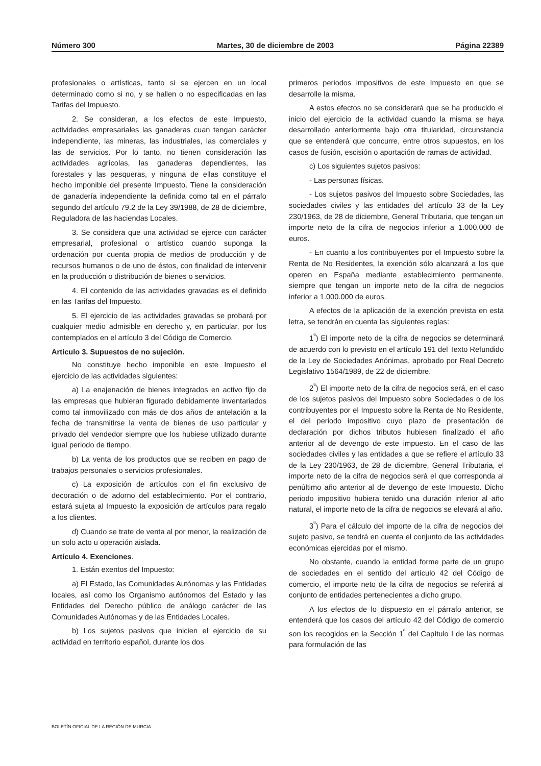Número 300 Martes, 30 de diciembre de 2003 Página 22389
profesionales o artísticas, tanto si se ejercen en un local determinado como si no, y se hallen o no especificadas en las Tarifas del Impuesto.
2. Se consideran, a los efectos de este Impuesto, actividades empresariales las ganaderas cuan tengan carácter independiente, las mineras, las industriales, las comerciales y las de servicios. Por lo tanto, no tienen consideración las actividades agrícolas, las ganaderas dependientes, las forestales y las pesqueras, y ninguna de ellas constituye el hecho imponible del presente Impuesto. Tiene la consideración de ganadería independiente la definida como tal en el párrafo segundo del artículo 79.2 de la Ley 39/1988, de 28 de diciembre, Reguladora de las haciendas Locales.
3. Se considera que una actividad se ejerce con carácter empresarial, profesional o artístico cuando suponga la ordenación por cuenta propia de medios de producción y de recursos humanos o de uno de éstos, con finalidad de intervenir en la producción o distribución de bienes o servicios.
4. El contenido de las actividades gravadas es el definido en las Tarifas del Impuesto.
5. El ejercicio de las actividades gravadas se probará por cualquier medio admisible en derecho y, en particular, por los contemplados en el artículo 3 del Código de Comercio.
Artículo 3. Supuestos de no sujeción.
No constituye hecho imponible en este Impuesto el ejercicio de las actividades siguientes:
a) La enajenación de bienes integrados en activo fijo de las empresas que hubieran figurado debidamente inventariados como tal inmovilizado con más de dos años de antelación a la fecha de transmitirse la venta de bienes de uso particular y privado del vendedor siempre que los hubiese utilizado durante igual periodo de tiempo.
b) La venta de los productos que se reciben en pago de trabajos personales o servicios profesionales.
c) La exposición de artículos con el fin exclusivo de decoración o de adorno del establecimiento. Por el contrario, estará sujeta al Impuesto la exposición de artículos para regalo a los clientes.
d) Cuando se trate de venta al por menor, la realización de un solo acto u operación aislada.
Artículo 4. Exenciones.
1. Están exentos del Impuesto:
a) El Estado, las Comunidades Autónomas y las Entidades locales, así como los Organismo autónomos del Estado y las Entidades del Derecho público de análogo carácter de las Comunidades Autónomas y de las Entidades Locales.
b) Los sujetos pasivos que inicien el ejercicio de su actividad en territorio español, durante los dos
primeros periodos impositivos de este Impuesto en que se desarrolle la misma.
A estos efectos no se considerará que se ha producido el inicio del ejercicio de la actividad cuando la misma se haya desarrollado anteriormente bajo otra titularidad, circunstancia que se entenderá que concurre, entre otros supuestos, en los casos de fusión, escisión o aportación de ramas de actividad.
c) Los siguientes sujetos pasivos:
- Las personas físicas.
- Los sujetos pasivos del Impuesto sobre Sociedades, las sociedades civiles y las entidades del artículo 33 de la Ley 230/1963, de 28 de diciembre, General Tributaria, que tengan un importe neto de la cifra de negocios inferior a 1.000.000 de euros.
- En cuanto a los contribuyentes por el Impuesto sobre la Renta de No Residentes, la exención sólo alcanzará a los que operen en España mediante establecimiento permanente, siempre que tengan un importe neto de la cifra de negocios inferior a 1.000.000 de euros.
A efectos de la aplicación de la exención prevista en esta letra, se tendrán en cuenta las siguientes reglas:
1<sup>ª</sup>) El importe neto de la cifra de negocios se determinará de acuerdo con lo previsto en el artículo 191 del Texto Refundido de la Ley de Sociedades Anónimas, aprobado por Real Decreto Legislativo 1564/1989, de 22 de diciembre.
2<sup>ª</sup>) El importe neto de la cifra de negocios será, en el caso de los sujetos pasivos del Impuesto sobre Sociedades o de los contribuyentes por el Impuesto sobre la Renta de No Residente, el del periodo impositivo cuyo plazo de presentación de declaración por dichos tributos hubiesen finalizado el año anterior al de devengo de este impuesto. En el caso de las sociedades civiles y las entidades a que se refiere el artículo 33 de la Ley 230/1963, de 28 de diciembre, General Tributaria, el importe neto de la cifra de negocios será el que corresponda al penúltimo año anterior al de devengo de este Impuesto. Dicho periodo impositivo hubiera tenido una duración inferior al año natural, el importe neto de la cifra de negocios se elevará al año.
3<sup>ª</sup>) Para el cálculo del importe de la cifra de negocios del sujeto pasivo, se tendrá en cuenta el conjunto de las actividades económicas ejercidas por el mismo.
No obstante, cuando la entidad forme parte de un grupo de sociedades en el sentido del artículo 42 del Código de comercio, el importe neto de la cifra de negocios se referirá al conjunto de entidades pertenecientes a dicho grupo.
A los efectos de lo dispuesto en el párrafo anterior, se entenderá que los casos del artículo 42 del Código de comercio son los recogidos en la Sección 1<sup>ª</sup> del Capítulo I de las normas para formulación de las
BOLETÍN OFICIAL DE LA REGIÓN DE MURCIA